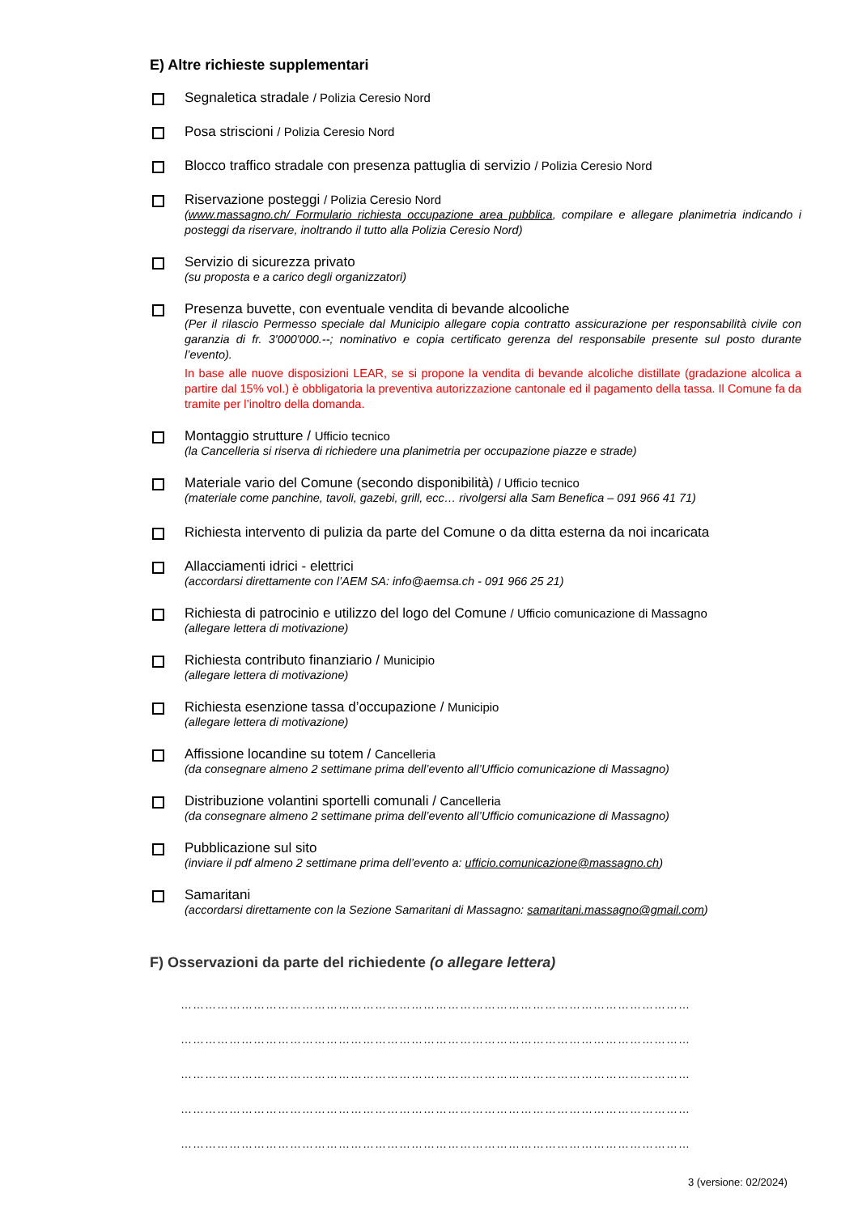E) Altre richieste supplementari
Segnaletica stradale / Polizia Ceresio Nord
Posa striscioni / Polizia Ceresio Nord
Blocco traffico stradale con presenza pattuglia di servizio / Polizia Ceresio Nord
Riservazione posteggi / Polizia Ceresio Nord
(www.massagno.ch/ Formulario richiesta occupazione area pubblica, compilare e allegare planimetria indicando i posteggi da riservare, inoltrando il tutto alla Polizia Ceresio Nord)
Servizio di sicurezza privato
(su proposta e a carico degli organizzatori)
Presenza buvette, con eventuale vendita di bevande alcooliche
(Per il rilascio Permesso speciale dal Municipio allegare copia contratto assicurazione per responsabilità civile con garanzia di fr. 3'000'000.--; nominativo e copia certificato gerenza del responsabile presente sul posto durante l’evento).
In base alle nuove disposizioni LEAR, se si propone la vendita di bevande alcoliche distillate (gradazione alcolica a partire dal 15% vol.) è obbligatoria la preventiva autorizzazione cantonale ed il pagamento della tassa. Il Comune fa da tramite per l’inoltro della domanda.
Montaggio strutture / Ufficio tecnico
(la Cancelleria si riserva di richiedere una planimetria per occupazione piazze e strade)
Materiale vario del Comune (secondo disponibilità) / Ufficio tecnico
(materiale come panchine, tavoli, gazebi, grill, ecc… rivolgersi alla Sam Benefica – 091 966 41 71)
Richiesta intervento di pulizia da parte del Comune o da ditta esterna da noi incaricata
Allacciamenti idrici - elettrici
(accordarsi direttamente con l’AEM SA: info@aemsa.ch - 091 966 25 21)
Richiesta di patrocinio e utilizzo del logo del Comune / Ufficio comunicazione di Massagno
(allegare lettera di motivazione)
Richiesta contributo finanziario / Municipio
(allegare lettera di motivazione)
Richiesta esenzione tassa d’occupazione / Municipio
(allegare lettera di motivazione)
Affissione locandine su totem / Cancelleria
(da consegnare almeno 2 settimane prima dell’evento all’Ufficio comunicazione di Massagno)
Distribuzione volantini sportelli comunali / Cancelleria
(da consegnare almeno 2 settimane prima dell’evento all’Ufficio comunicazione di Massagno)
Pubblicazione sul sito
(inviare il pdf almeno 2 settimane prima dell’evento a: ufficio.comunicazione@massagno.ch)
Samaritani
(accordarsi direttamente con la Sezione Samaritani di Massagno: samaritani.massagno@gmail.com)
F) Osservazioni da parte del richiedente (o allegare lettera)
………………………………………………………………………………………………………………
………………………………………………………………………………………………………………
………………………………………………………………………………………………………………
………………………………………………………………………………………………………………
………………………………………………………………………………………………………………
3 (versione: 02/2024)